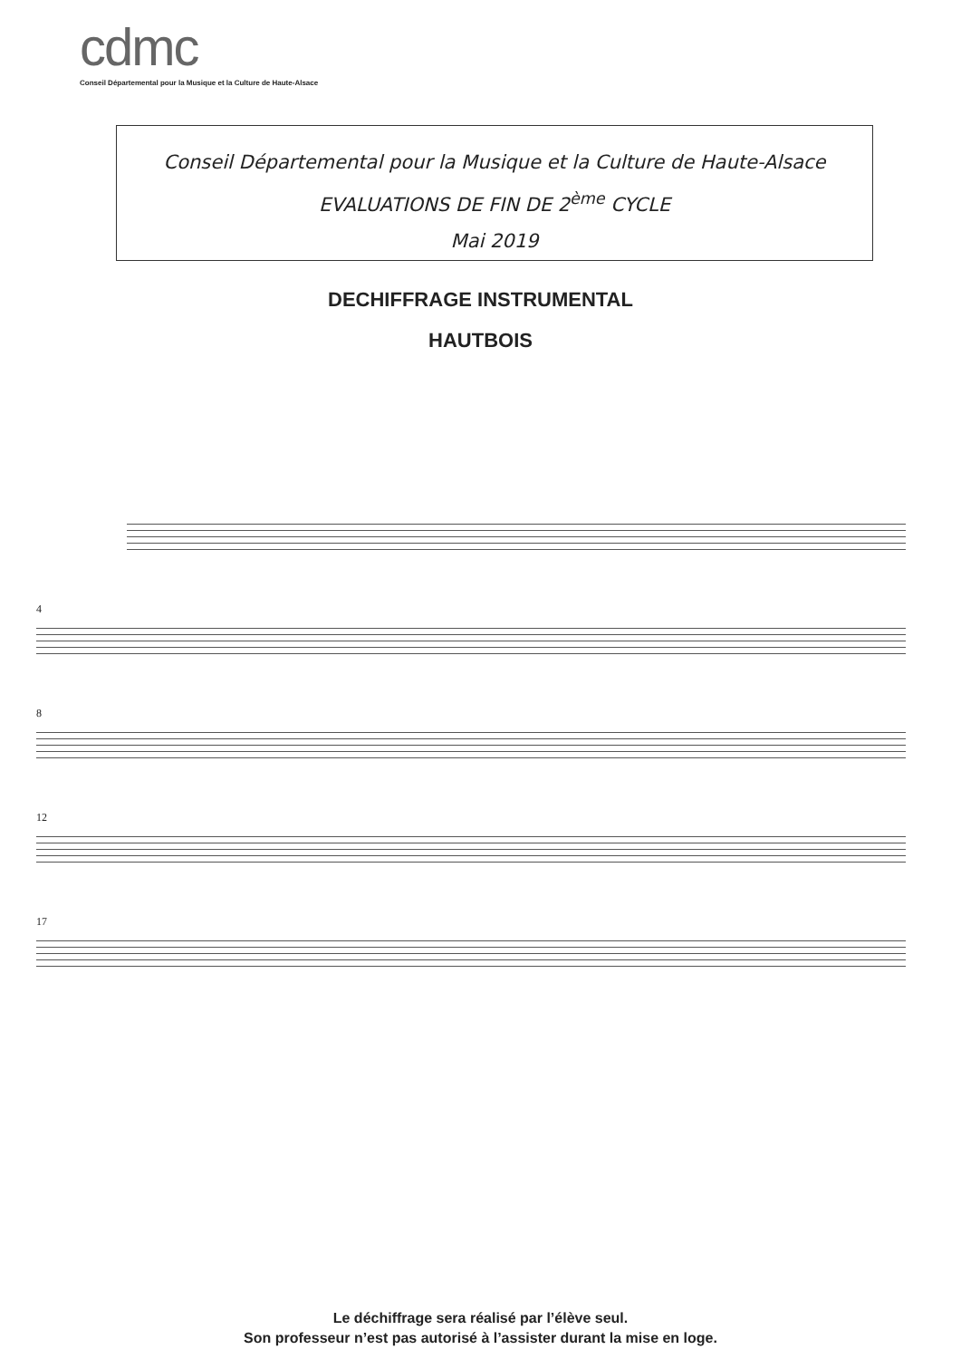cdmc
Conseil Départemental pour la Musique et la Culture de Haute-Alsace
Conseil Départemental pour la Musique et la Culture de Haute-Alsace
EVALUATIONS DE FIN DE 2<sup>ème</sup> CYCLE
Mai 2019
DECHIFFRAGE INSTRUMENTAL
HAUTBOIS
4
8
12
17
Le déchiffrage sera réalisé par l’élève seul.
Son professeur n’est pas autorisé à l’assister durant la mise en loge.